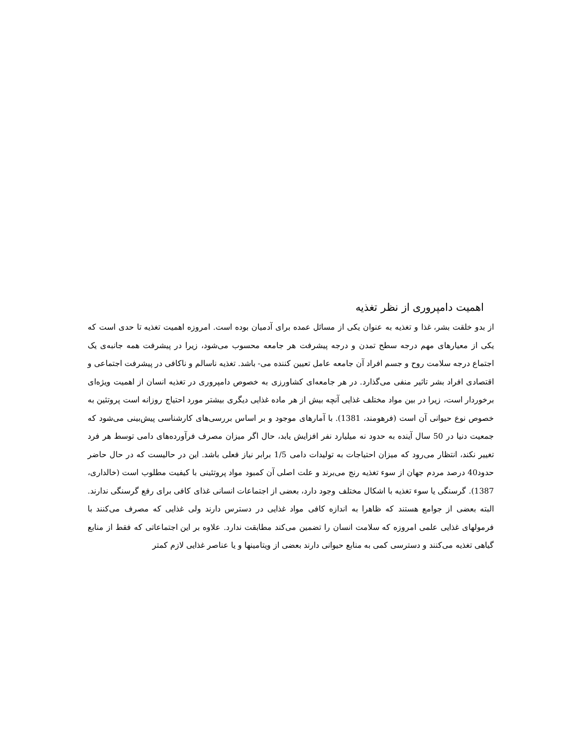اهمیت دامپروری از نظر تغذیه
از بدو خلقت بشر، غذا و تغذیه به عنوان یکی از مسائل عمده برای آدمیان بوده است. امروزه اهمیت تغذیه تا حدی است که یکی از معیارهای مهم درجه سطح تمدن و درجه پیشرفت هر جامعه محسوب می‌شود، زیرا در پیشرفت همه جانبه‌ی یک اجتماع درجه سلامت روح و جسم افراد آن جامعه عامل تعیین کننده می- باشد. تغذیه ناسالم و ناکافی در پیشرفت اجتماعی و اقتصادی افراد بشر تاثیر منفی می‌گذارد. در هر جامعه‌ای کشاورزی به خصوص دامپروری در تغذیه انسان از اهمیت ویژه‌ای برخوردار است، زیرا در بین مواد مختلف غذایی آنچه بیش از هر ماده غذایی دیگری بیشتر مورد احتیاج روزانه است پروتئین به خصوص نوع حیوانی آن است (فرهومند، 1381). با آمارهای موجود و بر اساس بررسی‌های کارشناسی پیش‌بینی می‌شود که جمعیت دنیا در 50 سال آینده به حدود نه میلیارد نفر افزایش یابد، حال اگر میزان مصرف فرآورده‌های دامی توسط هر فرد تغییر نکند، انتظار می‌رود که میزان احتیاجات به تولیدات دامی 1/5 برابر نیاز فعلی باشد. این در حالیست که در حال حاضر حدود40 درصد مردم جهان از سوء تغذیه رنج می‌برند و علت اصلی آن کمبود مواد پروتئینی با کیفیت مطلوب است (خالداری، 1387). گرسنگی یا سوء تغذیه با اشکال مختلف وجود دارد، بعضی از اجتماعات انسانی غذای کافی برای رفع گرسنگی ندارند. البته بعضی از جوامع هستند که ظاهرا به اندازه کافی مواد غذایی در دسترس دارند ولی غذایی که مصرف می‌کنند با فرمولهای غذایی علمی امروزه که سلامت انسان را تضمین می‌کند مطابقت ندارد. علاوه بر این اجتماعاتی که فقط از منابع گیاهی تغذیه می‌کنند و دسترسی کمی به منابع حیوانی دارند بعضی از ویتامینها و یا عناصر غذایی لازم کمتر